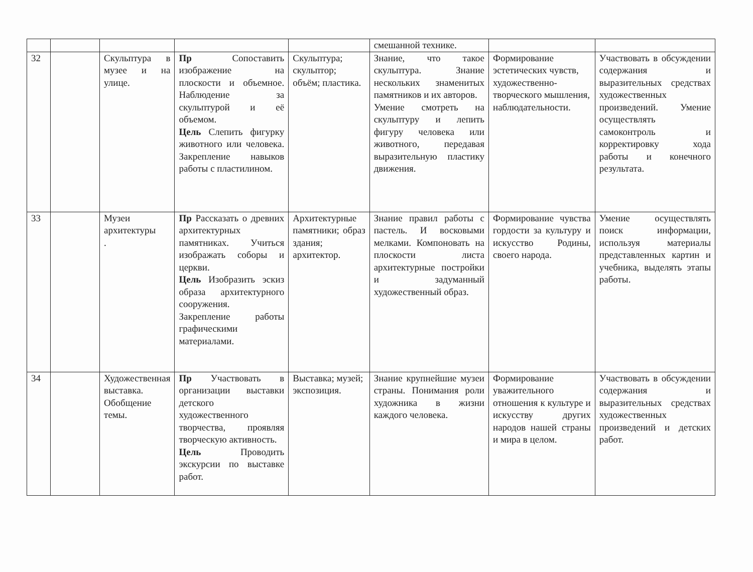| | | | | | смешанной технике. | | |
| 32 | | Скульптура в музее и на улице. | Пр Сопоставить изображение на плоскости и объемное. Наблюдение за скульптурой и её объемом. Цель Слепить фигурку животного или человека. Закрепление навыков работы с пластилином. | Скульптура; скульптор; объём; пластика. | Знание, что такое скульптура. Знание нескольких знаменитых памятников и их авторов. Умение смотреть на скульптуру и лепить фигуру человека или животного, передавая выразительную пластику движения. | Формирование эстетических чувств, художественно-творческого мышления, наблюдательности. | Участвовать в обсуждении содержания и выразительных средствах художественных произведений. Умение осуществлять самоконтроль и корректировку хода работы и конечного результата. |
| 33 | | Музеи архитектуры . | Пр Рассказать о древних архитектурных памятниках. Учиться изображать соборы и церкви. Цель Изобразить эскиз образа архитектурного сооружения. Закрепление работы графическими материалами. | Архитектурные памятники; образ здания; архитектор. | Знание правил работы с пастель. И восковыми мелками. Компоновать на плоскости листа архитектурные постройки и задуманный художественный образ. | Формирование чувства гордости за культуру и искусство Родины, своего народа. | Умение осуществлять поиск информации, используя материалы представленных картин и учебника, выделять этапы работы. |
| 34 | | Художественная выставка. Обобщение темы. | Пр Участвовать в организации выставки детского художественного творчества, проявляя творческую активность. Цель Проводить экскурсии по выставке работ. | Выставка; музей; экспозиция. | Знание крупнейшие музеи страны. Понимания роли художника в жизни каждого человека. | Формирование уважительного отношения к культуре и искусству других народов нашей страны и мира в целом. | Участвовать в обсуждении содержания и выразительных средствах художественных произведений и детских работ. |